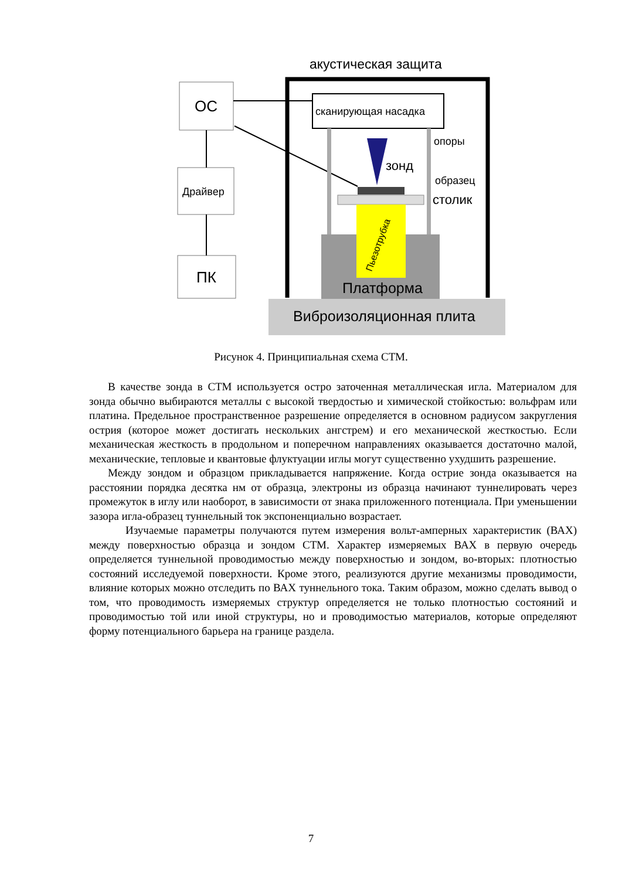акустическая защита
ОС
Драйвер
ПК
сканирующая насадка
опоры
зонд
образец
столик
Пьезотрубка
Платформа
Виброизоляционная плита
Рисунок 4. Принципиальная схема СТМ.
В качестве зонда в СТМ используется остро заточенная металлическая игла. Материалом для зонда обычно выбираются металлы с высокой твердостью и химической стойкостью: вольфрам или платина. Предельное пространственное разрешение определяется в основном радиусом закругления острия (которое может достигать нескольких ангстрем) и его механической жесткостью. Если механическая жесткость в продольном и поперечном направлениях оказывается достаточно малой, механические, тепловые и квантовые флуктуации иглы могут существенно ухудшить разрешение.
Между зондом и образцом прикладывается напряжение. Когда острие зонда оказывается на расстоянии порядка десятка нм от образца, электроны из образца начинают туннелировать через промежуток в иглу или наоборот, в зависимости от знака приложенного потенциала. При уменьшении зазора игла-образец туннельный ток экспоненциально возрастает.
Изучаемые параметры получаются путем измерения вольт-амперных характеристик (ВАХ) между поверхностью образца и зондом СТМ. Характер измеряемых ВАХ в первую очередь определяется туннельной проводимостью между поверхностью и зондом, во-вторых: плотностью состояний исследуемой поверхности. Кроме этого, реализуются другие механизмы проводимости, влияние которых можно отследить по ВАХ туннельного тока. Таким образом, можно сделать вывод о том, что проводимость измеряемых структур определяется не только плотностью состояний и проводимостью той или иной структуры, но и проводимостью материалов, которые определяют форму потенциального барьера на границе раздела.
7